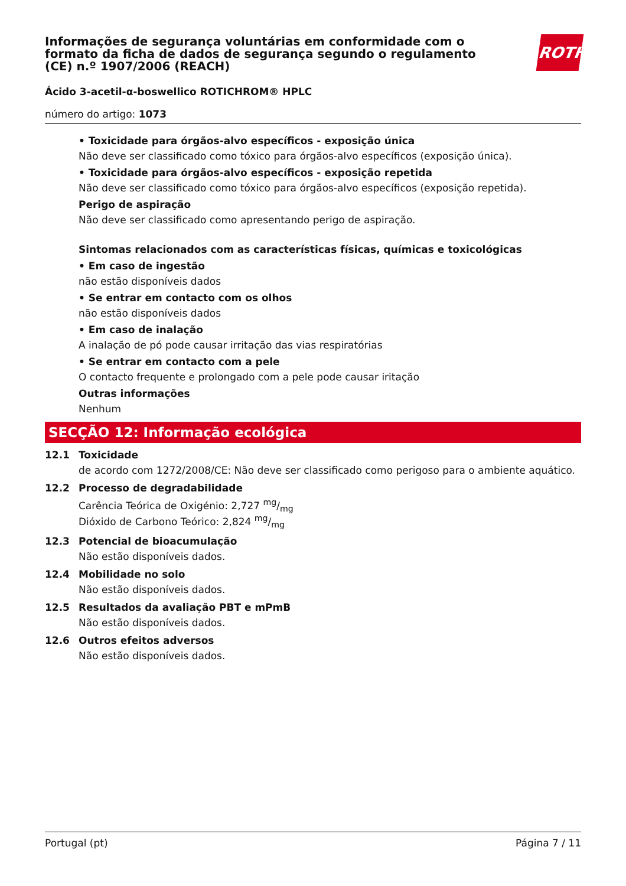Informações de segurança voluntárias em conformidade com o formato da ficha de dados de segurança segundo o regulamento (CE) n.º 1907/2006 (REACH)
ROTH
Ácido 3-acetil-α-boswellico ROTICHROM® HPLC
número do artigo: 1073
• Toxicidade para órgãos-alvo específicos - exposição única
Não deve ser classificado como tóxico para órgãos-alvo específicos (exposição única).
• Toxicidade para órgãos-alvo específicos - exposição repetida
Não deve ser classificado como tóxico para órgãos-alvo específicos (exposição repetida).
Perigo de aspiração
Não deve ser classificado como apresentando perigo de aspiração.
Sintomas relacionados com as características físicas, químicas e toxicológicas
• Em caso de ingestão
não estão disponíveis dados
• Se entrar em contacto com os olhos
não estão disponíveis dados
• Em caso de inalação
A inalação de pó pode causar irritação das vias respiratórias
• Se entrar em contacto com a pele
O contacto frequente e prolongado com a pele pode causar iritação
Outras informações
Nenhum
SECÇÃO 12: Informação ecológica
12.1 Toxicidade
de acordo com 1272/2008/CE: Não deve ser classificado como perigoso para o ambiente aquático.
12.2 Processo de degradabilidade
Carência Teórica de Oxigénio: 2,727 mg/mg
Dióxido de Carbono Teórico: 2,824 mg/mg
12.3 Potencial de bioacumulação
Não estão disponíveis dados.
12.4 Mobilidade no solo
Não estão disponíveis dados.
12.5 Resultados da avaliação PBT e mPmB
Não estão disponíveis dados.
12.6 Outros efeitos adversos
Não estão disponíveis dados.
Portugal (pt) Página 7 / 11